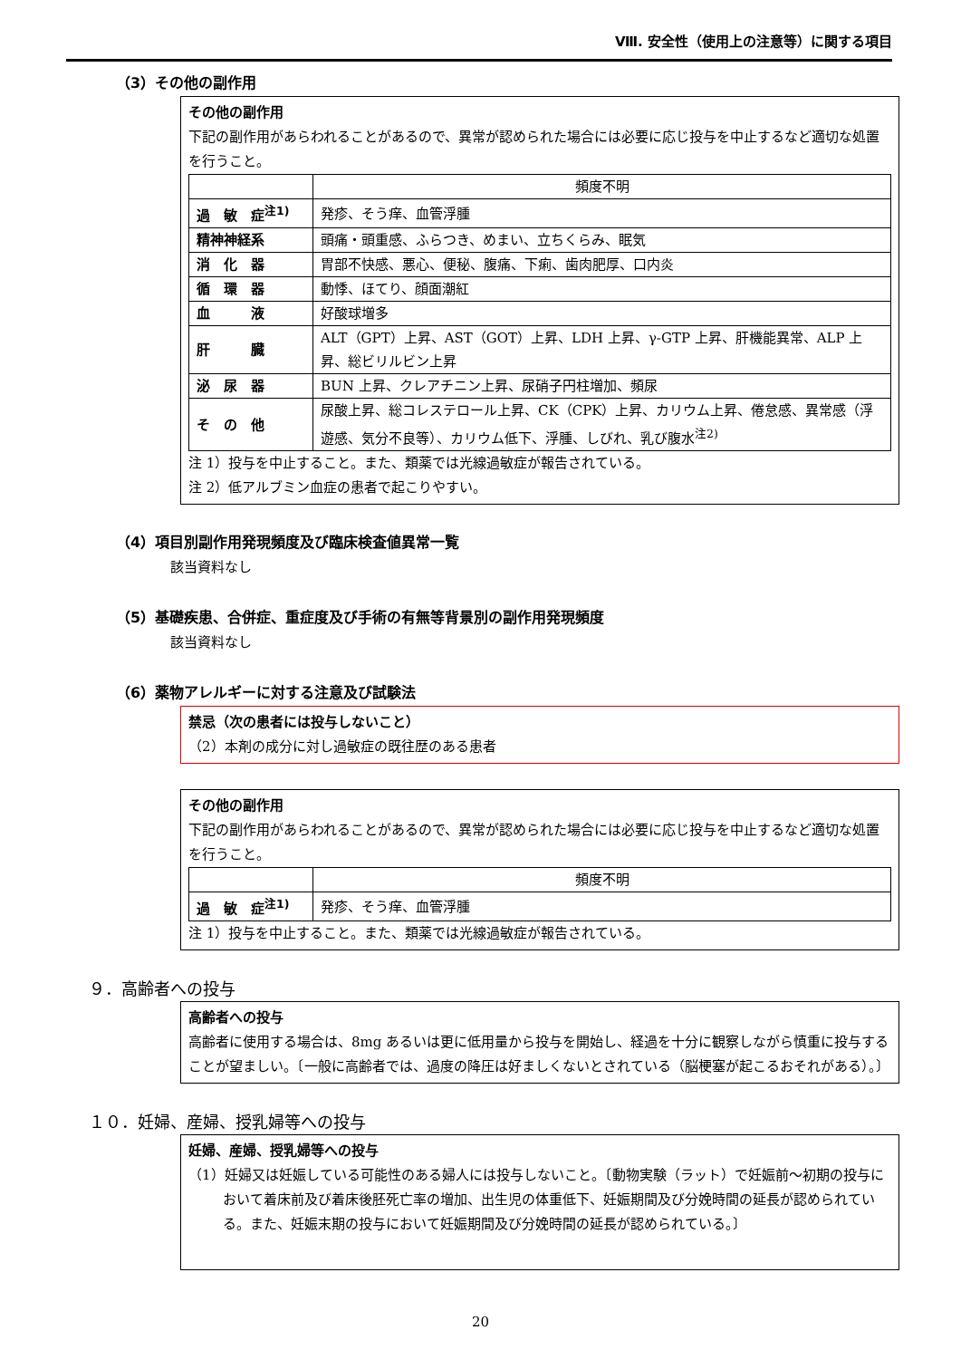Ⅷ. 安全性（使用上の注意等）に関する項目
（3）その他の副作用
その他の副作用
下記の副作用があらわれることがあるので、異常が認められた場合には必要に応じ投与を中止するなど適切な処置を行うこと。
| | 頻度不明 |
| --- | --- |
| 過 敏 症<sup>注1)</sup> | 発疹、そう痒、血管浮腫 |
| 精神神経系 | 頭痛・頭重感、ふらつき、めまい、立ちくらみ、眠気 |
| 消 化 器 | 胃部不快感、悪心、便秘、腹痛、下痢、歯肉肥厚、口内炎 |
| 循 環 器 | 動悸、ほてり、顔面潮紅 |
| 血 液 | 好酸球増多 |
| 肝 臓 | ALT（GPT）上昇、AST（GOT）上昇、LDH 上昇、γ-GTP 上昇、肝機能異常、ALP 上昇、総ビリルビン上昇 |
| 泌 尿 器 | BUN 上昇、クレアチニン上昇、尿硝子円柱増加、頻尿 |
| そ の 他 | 尿酸上昇、総コレステロール上昇、CK（CPK）上昇、カリウム上昇、倦怠感、異常感（浮遊感、気分不良等）、カリウム低下、浮腫、しびれ、乳び腹水<sup>注2)</sup> |
注 1）投与を中止すること。また、類薬では光線過敏症が報告されている。
注 2）低アルブミン血症の患者で起こりやすい。
（4）項目別副作用発現頻度及び臨床検査値異常一覧
該当資料なし
（5）基礎疾患、合併症、重症度及び手術の有無等背景別の副作用発現頻度
該当資料なし
（6）薬物アレルギーに対する注意及び試験法
禁忌（次の患者には投与しないこと）
（2）本剤の成分に対し過敏症の既往歴のある患者
その他の副作用
下記の副作用があらわれることがあるので、異常が認められた場合には必要に応じ投与を中止するなど適切な処置を行うこと。
| | 頻度不明 |
| --- | --- |
| 過 敏 症<sup>注1)</sup> | 発疹、そう痒、血管浮腫 |
注 1）投与を中止すること。また、類薬では光線過敏症が報告されている。
９．高齢者への投与
高齢者への投与
高齢者に使用する場合は、8mg あるいは更に低用量から投与を開始し、経過を十分に観察しながら慎重に投与することが望ましい。〔一般に高齢者では、過度の降圧は好ましくないとされている（脳梗塞が起こるおそれがある）。〕
１０．妊婦、産婦、授乳婦等への投与
妊婦、産婦、授乳婦等への投与
（1）妊婦又は妊娠している可能性のある婦人には投与しないこと。〔動物実験（ラット）で妊娠前～初期の投与において着床前及び着床後胚死亡率の増加、出生児の体重低下、妊娠期間及び分娩時間の延長が認められている。また、妊娠末期の投与において妊娠期間及び分娩時間の延長が認められている。〕
20